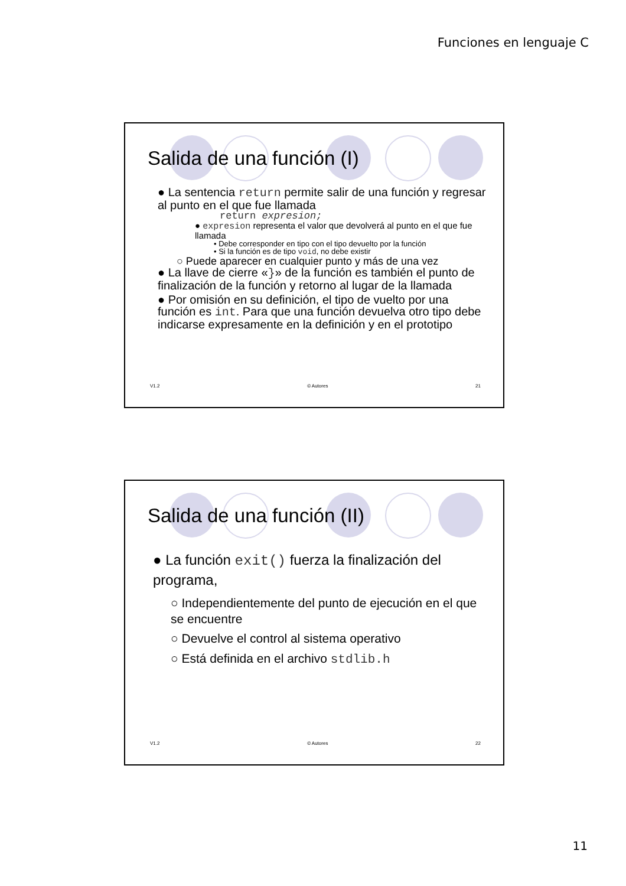Funciones en lenguaje C
Salida de una función (I)
● La sentencia return permite salir de una función y regresar al punto en el que fue llamada
return expresion;
● expresion representa el valor que devolverá al punto en el que fue llamada
• Debe corresponder en tipo con el tipo devuelto por la función
• Si la función es de tipo void, no debe existir
○ Puede aparecer en cualquier punto y más de una vez
● La llave de cierre «}» de la función es también el punto de finalización de la función y retorno al lugar de la llamada
● Por omisión en su definición, el tipo de vuelto por una función es int. Para que una función devuelva otro tipo debe indicarse expresamente en la definición y en el prototipo
V1.2 © Autores 21
Salida de una función (II)
● La función exit() fuerza la finalización del programa,
○ Independientemente del punto de ejecución en el que se encuentre
○ Devuelve el control al sistema operativo
○ Está definida en el archivo stdlib.h
V1.2 © Autores 22
11